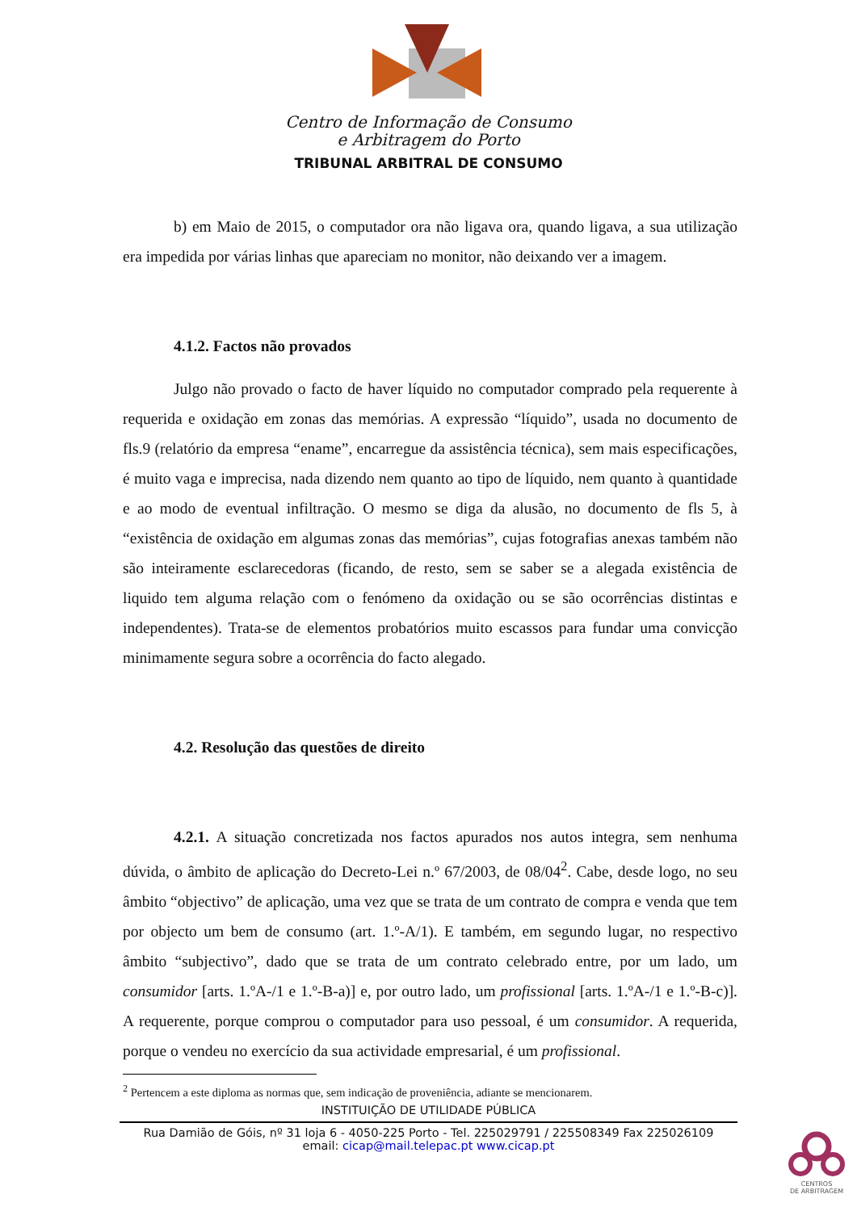Centro de Informação de Consumo
e Arbitragem do Porto
TRIBUNAL ARBITRAL DE CONSUMO
b) em Maio de 2015, o computador ora não ligava ora, quando ligava, a sua utilização era impedida por várias linhas que apareciam no monitor, não deixando ver a imagem.
4.1.2. Factos não provados
Julgo não provado o facto de haver líquido no computador comprado pela requerente à requerida e oxidação em zonas das memórias. A expressão “líquido”, usada no documento de fls.9 (relatório da empresa “ename”, encarregue da assistência técnica), sem mais especificações, é muito vaga e imprecisa, nada dizendo nem quanto ao tipo de líquido, nem quanto à quantidade e ao modo de eventual infiltração. O mesmo se diga da alusão, no documento de fls 5, à “existência de oxidação em algumas zonas das memórias”, cujas fotografias anexas também não são inteiramente esclarecedoras (ficando, de resto, sem se saber se a alegada existência de liquido tem alguma relação com o fenómeno da oxidação ou se são ocorrências distintas e independentes). Trata-se de elementos probatórios muito escassos para fundar uma convicção minimamente segura sobre a ocorrência do facto alegado.
4.2. Resolução das questões de direito
4.2.1. A situação concretizada nos factos apurados nos autos integra, sem nenhuma dúvida, o âmbito de aplicação do Decreto-Lei n.º 67/2003, de 08/04<sup>2</sup>. Cabe, desde logo, no seu âmbito “objectivo” de aplicação, uma vez que se trata de um contrato de compra e venda que tem por objecto um bem de consumo (art. 1.º-A/1). E também, em segundo lugar, no respectivo âmbito “subjectivo”, dado que se trata de um contrato celebrado entre, por um lado, um consumidor [arts. 1.ºA-/1 e 1.º-B-a)] e, por outro lado, um profissional [arts. 1.ºA-/1 e 1.º-B-c)]. A requerente, porque comprou o computador para uso pessoal, é um consumidor. A requerida, porque o vendeu no exercício da sua actividade empresarial, é um profissional.
<sup>2</sup> Pertencem a este diploma as normas que, sem indicação de proveniência, adiante se mencionarem.
INSTITUIÇÃO DE UTILIDADE PÚBLICA
Rua Damião de Góis, nº 31 loja 6 - 4050-225 Porto - Tel. 225029791 / 225508349 Fax 225026109
email: cicap@mail.telepac.pt www.cicap.pt
CENTROS
DE ARBITRAGEM